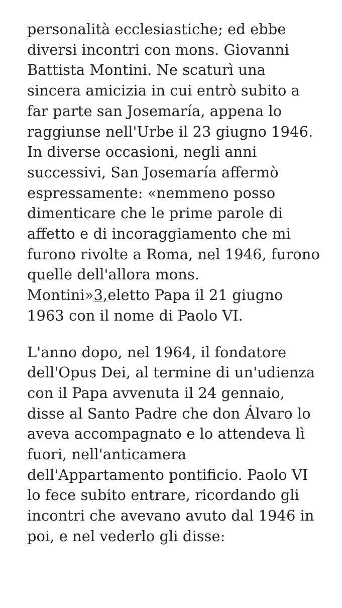personalità ecclesiastiche; ed ebbe diversi incontri con mons. Giovanni Battista Montini. Ne scaturì una sincera amicizia in cui entrò subito a far parte san Josemaría, appena lo raggiunse nell'Urbe il 23 giugno 1946. In diverse occasioni, negli anni successivi, San Josemaría affermò espressamente: «nemmeno posso dimenticare che le prime parole di affetto e di incoraggiamento che mi furono rivolte a Roma, nel 1946, furono quelle dell'allora mons. Montini»3, eletto Papa il 21 giugno 1963 con il nome di Paolo VI.
L'anno dopo, nel 1964, il fondatore dell'Opus Dei, al termine di un'udienza con il Papa avvenuta il 24 gennaio, disse al Santo Padre che don Álvaro lo aveva accompagnato e lo attendeva lì fuori, nell'anticamera dell'Appartamento pontificio. Paolo VI lo fece subito entrare, ricordando gli incontri che avevano avuto dal 1946 in poi, e nel vederlo gli disse: